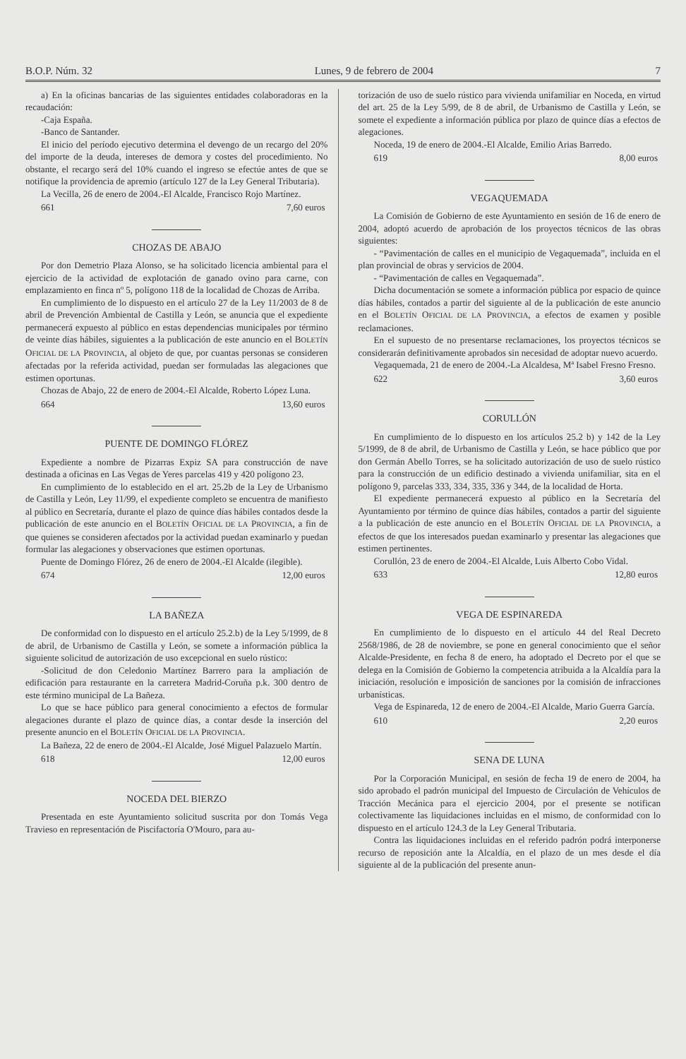B.O.P. Núm. 32 Lunes, 9 de febrero de 2004 7
a) En la oficinas bancarias de las siguientes entidades colaboradoras en la recaudación:
-Caja España.
-Banco de Santander.
El inicio del período ejecutivo determina el devengo de un recargo del 20% del importe de la deuda, intereses de demora y costes del procedimiento. No obstante, el recargo será del 10% cuando el ingreso se efectúe antes de que se notifique la providencia de apremio (artículo 127 de la Ley General Tributaria).
La Vecilla, 26 de enero de 2004.-El Alcalde, Francisco Rojo Martínez.
661 7,60 euros
CHOZAS DE ABAJO
Por don Demetrio Plaza Alonso, se ha solicitado licencia ambiental para el ejercicio de la actividad de explotación de ganado ovino para carne, con emplazamiento en finca nº 5, polígono 118 de la localidad de Chozas de Arriba.
En cumplimiento de lo dispuesto en el artículo 27 de la Ley 11/2003 de 8 de abril de Prevención Ambiental de Castilla y León, se anuncia que el expediente permanecerá expuesto al público en estas dependencias municipales por término de veinte días hábiles, siguientes a la publicación de este anuncio en el BOLETÍN OFICIAL DE LA PROVINCIA, al objeto de que, por cuantas personas se consideren afectadas por la referida actividad, puedan ser formuladas las alegaciones que estimen oportunas.
Chozas de Abajo, 22 de enero de 2004.-El Alcalde, Roberto López Luna.
664 13,60 euros
PUENTE DE DOMINGO FLÓREZ
Expediente a nombre de Pizarras Expiz SA para construcción de nave destinada a oficinas en Las Vegas de Yeres parcelas 419 y 420 polígono 23.
En cumplimiento de lo establecido en el art. 25.2b de la Ley de Urbanismo de Castilla y León, Ley 11/99, el expediente completo se encuentra de manifiesto al público en Secretaría, durante el plazo de quince días hábiles contados desde la publicación de este anuncio en el BOLETÍN OFICIAL DE LA PROVINCIA, a fin de que quienes se consideren afectados por la actividad puedan examinarlo y puedan formular las alegaciones y observaciones que estimen oportunas.
Puente de Domingo Flórez, 26 de enero de 2004.-El Alcalde (ilegible).
674 12,00 euros
LA BAÑEZA
De conformidad con lo dispuesto en el artículo 25.2.b) de la Ley 5/1999, de 8 de abril, de Urbanismo de Castilla y León, se somete a información pública la siguiente solicitud de autorización de uso excepcional en suelo rústico:
-Solicitud de don Celedonio Martínez Barrero para la ampliación de edificación para restaurante en la carretera Madrid-Coruña p.k. 300 dentro de este término municipal de La Bañeza.
Lo que se hace público para general conocimiento a efectos de formular alegaciones durante el plazo de quince días, a contar desde la inserción del presente anuncio en el BOLETÍN OFICIAL DE LA PROVINCIA.
La Bañeza, 22 de enero de 2004.-El Alcalde, José Miguel Palazuelo Martín.
618 12,00 euros
NOCEDA DEL BIERZO
Presentada en este Ayuntamiento solicitud suscrita por don Tomás Vega Travieso en representación de Piscifactoría O'Mouro, para au-
torización de uso de suelo rústico para vivienda unifamiliar en Noceda, en virtud del art. 25 de la Ley 5/99, de 8 de abril, de Urbanismo de Castilla y León, se somete el expediente a información pública por plazo de quince días a efectos de alegaciones.
Noceda, 19 de enero de 2004.-El Alcalde, Emilio Arias Barredo.
619 8,00 euros
VEGAQUEMADA
La Comisión de Gobierno de este Ayuntamiento en sesión de 16 de enero de 2004, adoptó acuerdo de aprobación de los proyectos técnicos de las obras siguientes:
- “Pavimentación de calles en el municipio de Vegaquemada”, incluida en el plan provincial de obras y servicios de 2004.
- “Pavimentación de calles en Vegaquemada”.
Dicha documentación se somete a información pública por espacio de quince días hábiles, contados a partir del siguiente al de la publicación de este anuncio en el BOLETÍN OFICIAL DE LA PROVINCIA, a efectos de examen y posible reclamaciones.
En el supuesto de no presentarse reclamaciones, los proyectos técnicos se considerarán definitivamente aprobados sin necesidad de adoptar nuevo acuerdo.
Vegaquemada, 21 de enero de 2004.-La Alcaldesa, Mª Isabel Fresno Fresno.
622 3,60 euros
CORULLÓN
En cumplimiento de lo dispuesto en los artículos 25.2 b) y 142 de la Ley 5/1999, de 8 de abril, de Urbanismo de Castilla y León, se hace público que por don Germán Abello Torres, se ha solicitado autorización de uso de suelo rústico para la construcción de un edificio destinado a vivienda unifamiliar, sita en el polígono 9, parcelas 333, 334, 335, 336 y 344, de la localidad de Horta.
El expediente permanecerá expuesto al público en la Secretaría del Ayuntamiento por término de quince días hábiles, contados a partir del siguiente a la publicación de este anuncio en el BOLETÍN OFICIAL DE LA PROVINCIA, a efectos de que los interesados puedan examinarlo y presentar las alegaciones que estimen pertinentes.
Corullón, 23 de enero de 2004.-El Alcalde, Luis Alberto Cobo Vidal.
633 12,80 euros
VEGA DE ESPINAREDA
En cumplimiento de lo dispuesto en el artículo 44 del Real Decreto 2568/1986, de 28 de noviembre, se pone en general conocimiento que el señor Alcalde-Presidente, en fecha 8 de enero, ha adoptado el Decreto por el que se delega en la Comisión de Gobierno la competencia atribuida a la Alcaldía para la iniciación, resolución e imposición de sanciones por la comisión de infracciones urbanísticas.
Vega de Espinareda, 12 de enero de 2004.-El Alcalde, Mario Guerra García.
610 2,20 euros
SENA DE LUNA
Por la Corporación Municipal, en sesión de fecha 19 de enero de 2004, ha sido aprobado el padrón municipal del Impuesto de Circulación de Vehículos de Tracción Mecánica para el ejercicio 2004, por el presente se notifican colectivamente las liquidaciones incluidas en el mismo, de conformidad con lo dispuesto en el artículo 124.3 de la Ley General Tributaria.
Contra las liquidaciones incluidas en el referido padrón podrá interponerse recurso de reposición ante la Alcaldía, en el plazo de un mes desde el día siguiente al de la publicación del presente anun-